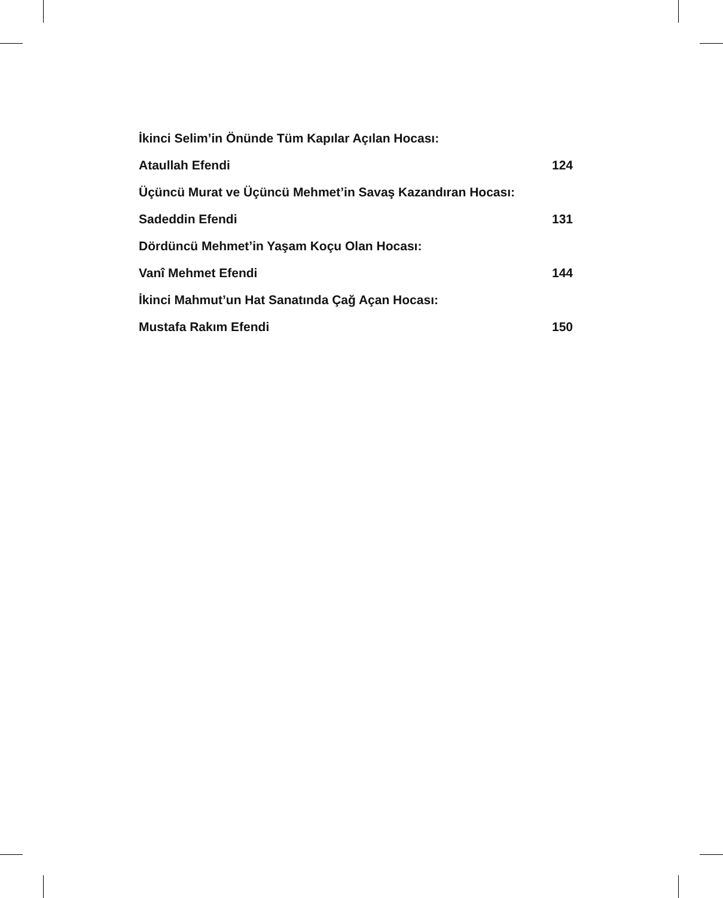İkinci Selim’in Önünde Tüm Kapılar Açılan Hocası:
Ataullah Efendi 124
Üçüncü Murat ve Üçüncü Mehmet’in Savaş Kazandıran Hocası:
Sadeddin Efendi 131
Dördüncü Mehmet’in Yaşam Koçu Olan Hocası:
Vanî Mehmet Efendi 144
İkinci Mahmut’un Hat Sanatında Çağ Açan Hocası:
Mustafa Rakım Efendi 150